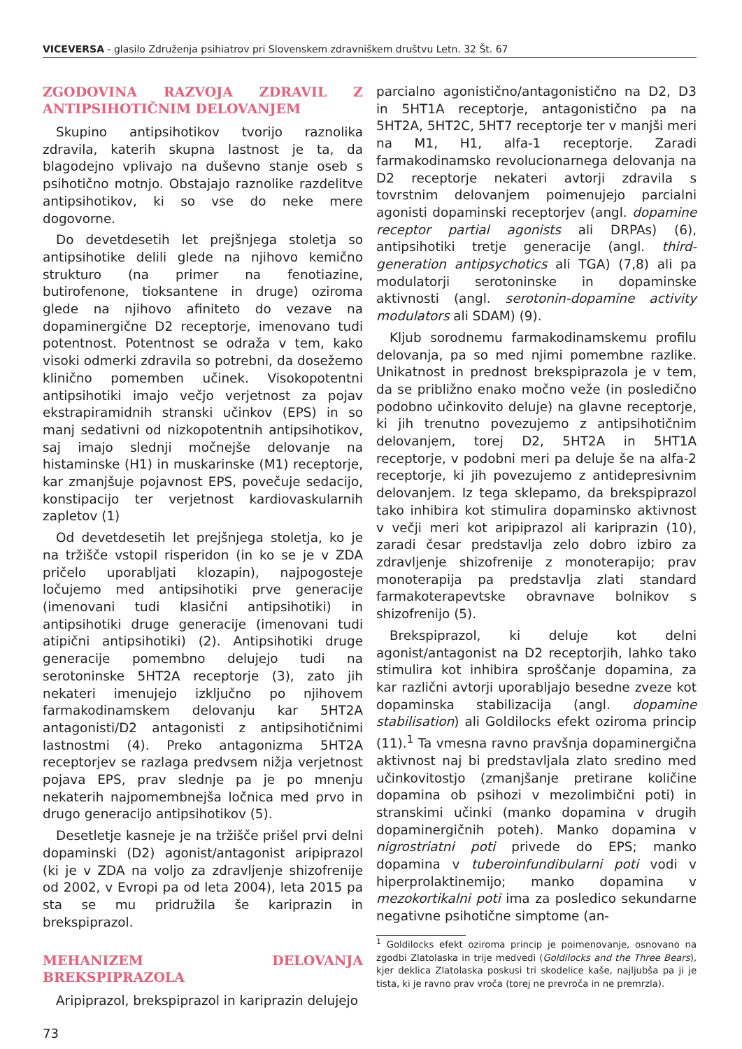VICEVERSA - glasilo Združenja psihiatrov pri Slovenskem zdravniškem društvu Letn. 32 Št. 67
ZGODOVINA RAZVOJA ZDRAVIL Z ANTIPSIHOTIČNIM DELOVANJEM
Skupino antipsihotikov tvorijo raznolika zdravila, katerih skupna lastnost je ta, da blagodejno vplivajo na duševno stanje oseb s psihotično motnjo. Obstajajo raznolike razdelitve antipsihotikov, ki so vse do neke mere dogovorne.
Do devetdesetih let prejšnjega stoletja so antipsihotike delili glede na njihovo kemično strukturo (na primer na fenotiazine, butirofenone, tioksantene in druge) oziroma glede na njihovo afiniteto do vezave na dopaminergične D2 receptorje, imenovano tudi potentnost. Potentnost se odraža v tem, kako visoki odmerki zdravila so potrebni, da dosežemo klinično pomemben učinek. Visokopotentni antipsihotiki imajo večjo verjetnost za pojav ekstrapiramidnih stranski učinkov (EPS) in so manj sedativni od nizkopotentnih antipsihotikov, saj imajo slednji močnejše delovanje na histaminske (H1) in muskarinske (M1) receptorje, kar zmanjšuje pojavnost EPS, povečuje sedacijo, konstipacijo ter verjetnost kardiovaskularnih zapletov (1)
Od devetdesetih let prejšnjega stoletja, ko je na tržišče vstopil risperidon (in ko se je v ZDA pričelo uporabljati klozapin), najpogosteje ločujemo med antipsihotiki prve generacije (imenovani tudi klasični antipsihotiki) in antipsihotiki druge generacije (imenovani tudi atipični antipsihotiki) (2). Antipsihotiki druge generacije pomembno delujejo tudi na serotoninske 5HT2A receptorje (3), zato jih nekateri imenujejo izključno po njihovem farmakodinamskem delovanju kar 5HT2A antagonisti/D2 antagonisti z antipsihotičnimi lastnostmi (4). Preko antagonizma 5HT2A receptorjev se razlaga predvsem nižja verjetnost pojava EPS, prav slednje pa je po mnenju nekaterih najpomembnejša ločnica med prvo in drugo generacijo antipsihotikov (5).
Desetletje kasneje je na tržišče prišel prvi delni dopaminski (D2) agonist/antagonist aripiprazol (ki je v ZDA na voljo za zdravljenje shizofrenije od 2002, v Evropi pa od leta 2004), leta 2015 pa sta se mu pridružila še kariprazin in brekspiprazol.
MEHANIZEM DELOVANJA BREKSPIPRAZOLA
Aripiprazol, brekspiprazol in kariprazin delujejo
73
parcialno agonistično/antagonistično na D2, D3 in 5HT1A receptorje, antagonistično pa na 5HT2A, 5HT2C, 5HT7 receptorje ter v manjši meri na M1, H1, alfa-1 receptorje. Zaradi farmakodinamsko revolucionarnega delovanja na D2 receptorje nekateri avtorji zdravila s tovrstnim delovanjem poimenujejo parcialni agonisti dopaminski receptorjev (angl. dopamine receptor partial agonists ali DRPAs) (6), antipsihotiki tretje generacije (angl. third-generation antipsychotics ali TGA) (7,8) ali pa modulatorji serotoninske in dopaminske aktivnosti (angl. serotonin-dopamine activity modulators ali SDAM) (9).
Kljub sorodnemu farmakodinamskemu profilu delovanja, pa so med njimi pomembne razlike. Unikatnost in prednost brekspiprazola je v tem, da se približno enako močno veže (in posledično podobno učinkovito deluje) na glavne receptorje, ki jih trenutno povezujemo z antipsihotičnim delovanjem, torej D2, 5HT2A in 5HT1A receptorje, v podobni meri pa deluje še na alfa-2 receptorje, ki jih povezujemo z antidepresivnim delovanjem. Iz tega sklepamo, da brekspiprazol tako inhibira kot stimulira dopaminsko aktivnost v večji meri kot aripiprazol ali kariprazin (10), zaradi česar predstavlja zelo dobro izbiro za zdravljenje shizofrenije z monoterapijo; prav monoterapija pa predstavlja zlati standard farmakoterapevtske obravnave bolnikov s shizofrenijo (5).
Brekspiprazol, ki deluje kot delni agonist/antagonist na D2 receptorjih, lahko tako stimulira kot inhibira sproščanje dopamina, za kar različni avtorji uporabljajo besedne zveze kot dopaminska stabilizacija (angl. dopamine stabilisation) ali Goldilocks efekt oziroma princip (11).<sup>1</sup> Ta vmesna ravno pravšnja dopaminergična aktivnost naj bi predstavljala zlato sredino med učinkovitostjo (zmanjšanje pretirane količine dopamina ob psihozi v mezolimbični poti) in stranskimi učinki (manko dopamina v drugih dopaminergičnih poteh). Manko dopamina v nigrostriatni poti privede do EPS; manko dopamina v tuberoinfundibularni poti vodi v hiperprolaktinemijo; manko dopamina v mezokortikalni poti ima za posledico sekundarne negativne psihotične simptome (an-
<sup>1</sup> Goldilocks efekt oziroma princip je poimenovanje, osnovano na zgodbi Zlatolaska in trije medvedi (Goldilocks and the Three Bears), kjer deklica Zlatolaska poskusi tri skodelice kaše, najljubša pa ji je tista, ki je ravno prav vroča (torej ne prevroča in ne premrzla).